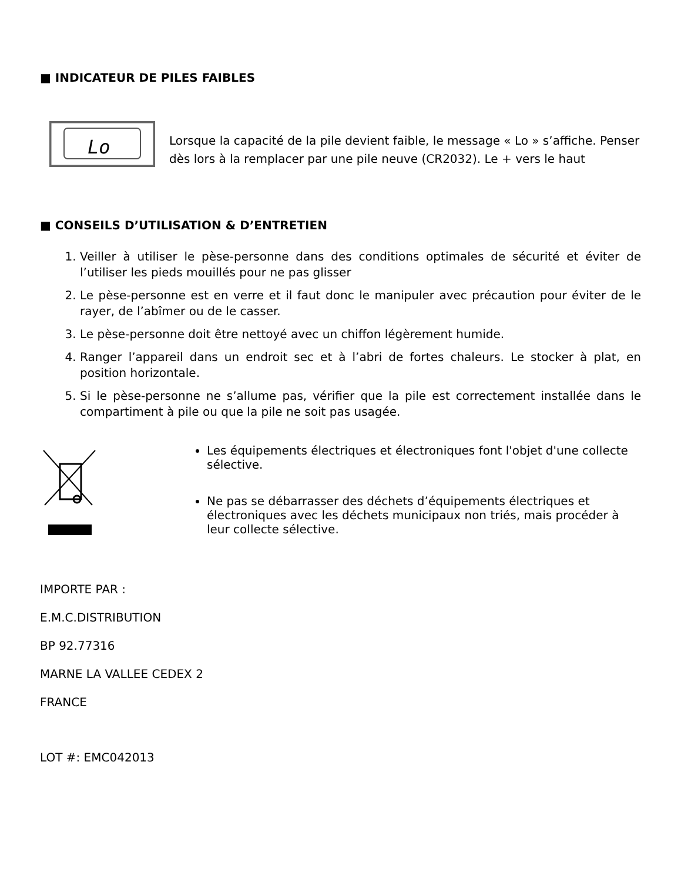■ INDICATEUR DE PILES FAIBLES
Lo
Lorsque la capacité de la pile devient faible, le message « Lo » s’affiche. Penser dès lors à la remplacer par une pile neuve (CR2032). Le + vers le haut
■ CONSEILS D’UTILISATION & D’ENTRETIEN
1. Veiller à utiliser le pèse-personne dans des conditions optimales de sécurité et éviter de l’utiliser les pieds mouillés pour ne pas glisser
2. Le pèse-personne est en verre et il faut donc le manipuler avec précaution pour éviter de le rayer, de l’abîmer ou de le casser.
3. Le pèse-personne doit être nettoyé avec un chiffon légèrement humide.
4. Ranger l’appareil dans un endroit sec et à l’abri de fortes chaleurs. Le stocker à plat, en position horizontale.
5. Si le pèse-personne ne s’allume pas, vérifier que la pile est correctement installée dans le compartiment à pile ou que la pile ne soit pas usagée.
Les équipements électriques et électroniques font l'objet d'une collecte sélective.
Ne pas se débarrasser des déchets d’équipements électriques et électroniques avec les déchets municipaux non triés, mais procéder à leur collecte sélective.
IMPORTE PAR :
E.M.C.DISTRIBUTION
BP 92.77316
MARNE LA VALLEE CEDEX 2
FRANCE
LOT #: EMC042013